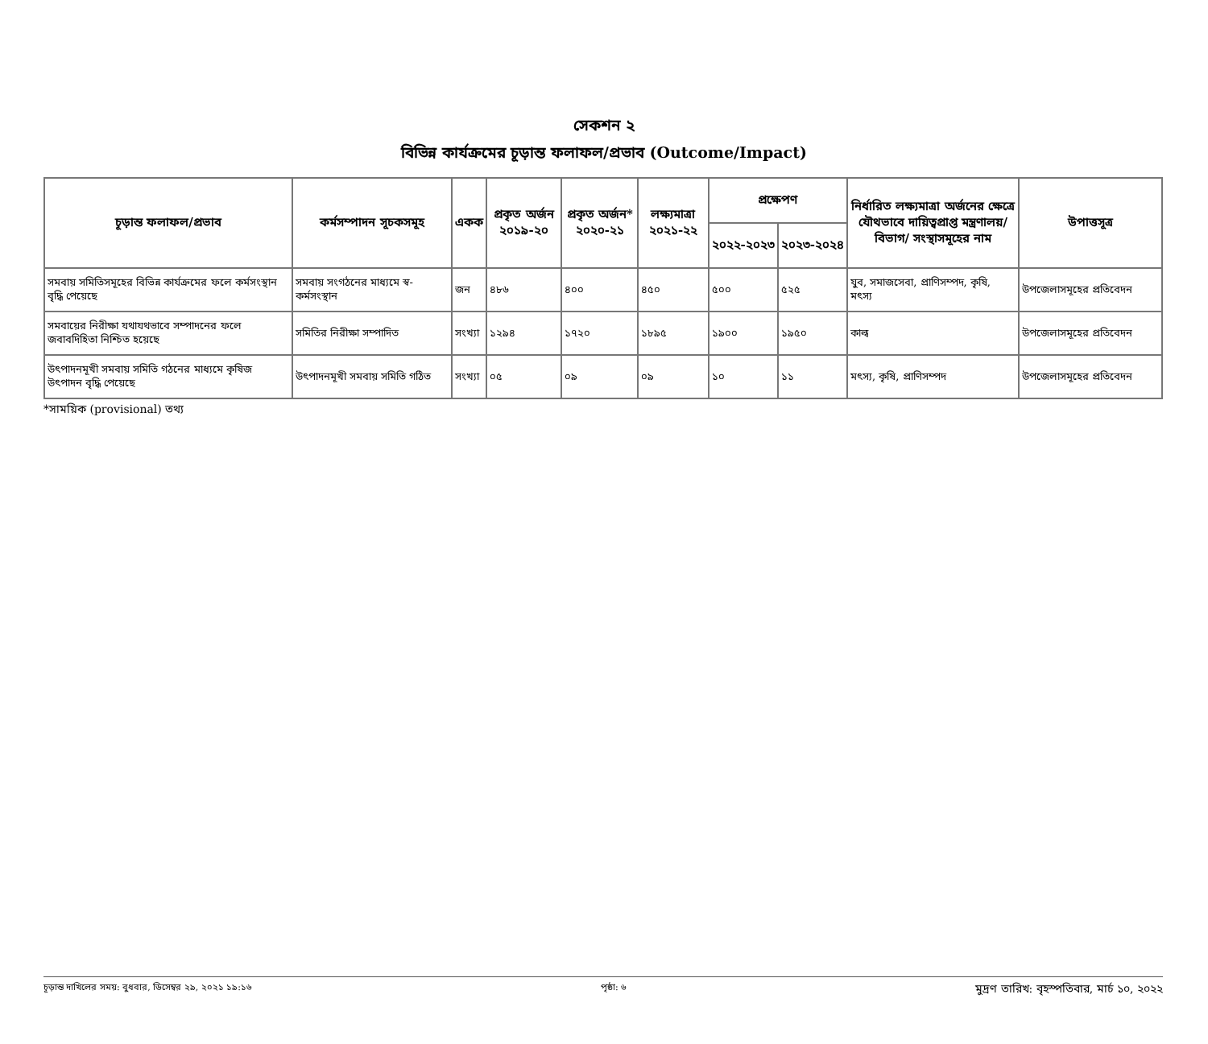সেকশন ২
বিভিন্ন কার্যক্রমের চূড়ান্ত ফলাফল/প্রভাব (Outcome/Impact)
| চূড়ান্ত ফলাফল/প্রভাব | কর্মসম্পাদন সূচকসমূহ | একক | প্রকৃত অর্জন ২০১৯-২০ | প্রকৃত অর্জন* ২০২০-২১ | লক্ষ্যমাত্রা ২০২১-২২ | প্রক্ষেপণ | | নির্ধারিত লক্ষ্যমাত্রা অর্জনের ক্ষেত্রে যৌথভাবে দায়িত্বপ্রাপ্ত মন্ত্রণালয়/বিভাগ/ সংস্থাসমূহের নাম | উপাত্তসূত্র |
| --- | --- | --- | --- | --- | --- | --- | --- | --- | --- |
| | | | | | | ২০২২-২০২৩ | ২০২৩-২০২৪ | | |
| সমবায় সমিতিসমূহের বিভিন্ন কার্যক্রমের ফলে কর্মসংস্থান বৃদ্ধি পেয়েছে | সমবায় সংগঠনের মাধ্যমে স্ব-কর্মসংস্থান | জন | ৪৮৬ | ৪০০ | ৪৫০ | ৫০০ | ৫২৫ | যুব, সমাজসেবা, প্রাণিসম্পদ, কৃষি, মৎস্য | উপজেলাসমূহের প্রতিবেদন |
| সমবায়ের নিরীক্ষা যথাযথভাবে সম্পাদনের ফলে জবাবদিহিতা নিশ্চিত হয়েছে | সমিতির নিরীক্ষা সম্পাদিত | সংখ্যা | ১২৯৪ | ১৭২০ | ১৮৯৫ | ১৯০০ | ১৯৫০ | কাল্ব | উপজেলাসমূহের প্রতিবেদন |
| উৎপাদনমূখী সমবায় সমিতি গঠনের মাধ্যমে কৃষিজ উৎপাদন বৃদ্ধি পেয়েছে | উৎপাদনমূখী সমবায় সমিতি গঠিত | সংখ্যা | ০৫ | ০৯ | ০৯ | ১০ | ১১ | মৎস্য, কৃষি, প্রাণিসম্পদ | উপজেলাসমূহের প্রতিবেদন |
*সাময়িক (provisional) তথ্য
চূড়ান্ত দাখিলের সময়: বুধবার, ডিসেম্বর ২৯, ২০২১ ১৯:১৬ পৃষ্ঠা: ৬ মুদ্রণ তারিখ: বৃহস্পতিবার, মার্চ ১০, ২০২২